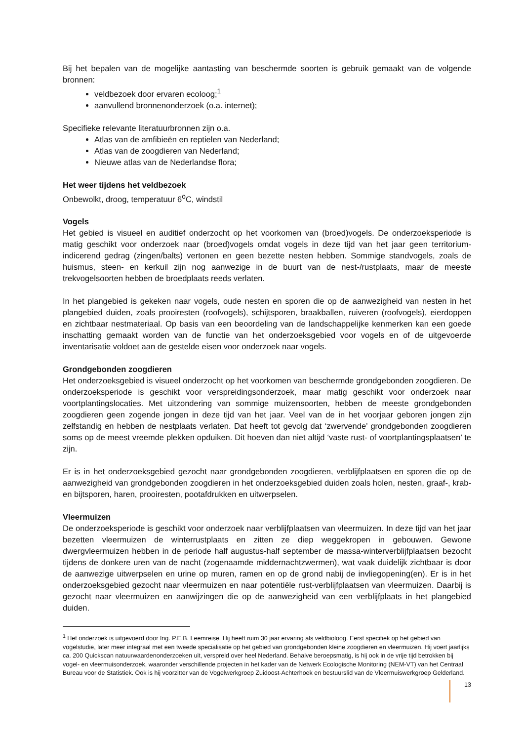Bij het bepalen van de mogelijke aantasting van beschermde soorten is gebruik gemaakt van de volgende bronnen:
veldbezoek door ervaren ecoloog;<sup>1</sup>
aanvullend bronnenonderzoek (o.a. internet);
Specifieke relevante literatuurbronnen zijn o.a.
Atlas van de amfibieën en reptielen van Nederland;
Atlas van de zoogdieren van Nederland;
Nieuwe atlas van de Nederlandse flora;
Het weer tijdens het veldbezoek
Onbewolkt, droog, temperatuur 6<sup>o</sup>C, windstil
Vogels
Het gebied is visueel en auditief onderzocht op het voorkomen van (broed)vogels. De onderzoeksperiode is matig geschikt voor onderzoek naar (broed)vogels omdat vogels in deze tijd van het jaar geen territorium-indicerend gedrag (zingen/balts) vertonen en geen bezette nesten hebben. Sommige standvogels, zoals de huismus, steen- en kerkuil zijn nog aanwezige in de buurt van de nest-/rustplaats, maar de meeste trekvogelsoorten hebben de broedplaats reeds verlaten.
In het plangebied is gekeken naar vogels, oude nesten en sporen die op de aanwezigheid van nesten in het plangebied duiden, zoals prooiresten (roofvogels), schijtsporen, braakballen, ruiveren (roofvogels), eierdoppen en zichtbaar nestmateriaal. Op basis van een beoordeling van de landschappelijke kenmerken kan een goede inschatting gemaakt worden van de functie van het onderzoeksgebied voor vogels en of de uitgevoerde inventarisatie voldoet aan de gestelde eisen voor onderzoek naar vogels.
Grondgebonden zoogdieren
Het onderzoeksgebied is visueel onderzocht op het voorkomen van beschermde grondgebonden zoogdieren. De onderzoeksperiode is geschikt voor verspreidingsonderzoek, maar matig geschikt voor onderzoek naar voortplantingslocaties. Met uitzondering van sommige muizensoorten, hebben de meeste grondgebonden zoogdieren geen zogende jongen in deze tijd van het jaar. Veel van de in het voorjaar geboren jongen zijn zelfstandig en hebben de nestplaats verlaten. Dat heeft tot gevolg dat ‘zwervende’ grondgebonden zoogdieren soms op de meest vreemde plekken opduiken. Dit hoeven dan niet altijd ‘vaste rust- of voortplantingsplaatsen’ te zijn.
Er is in het onderzoeksgebied gezocht naar grondgebonden zoogdieren, verblijfplaatsen en sporen die op de aanwezigheid van grondgebonden zoogdieren in het onderzoeksgebied duiden zoals holen, nesten, graaf-, krab- en bijtsporen, haren, prooiresten, pootafdrukken en uitwerpselen.
Vleermuizen
De onderzoeksperiode is geschikt voor onderzoek naar verblijfplaatsen van vleermuizen. In deze tijd van het jaar bezetten vleermuizen de winterrustplaats en zitten ze diep weggekropen in gebouwen. Gewone dwergvleermuizen hebben in de periode half augustus-half september de massa-winterverblijfplaatsen bezocht tijdens de donkere uren van de nacht (zogenaamde middernachtzwermen), wat vaak duidelijk zichtbaar is door de aanwezige uitwerpselen en urine op muren, ramen en op de grond nabij de invliegopening(en). Er is in het onderzoeksgebied gezocht naar vleermuizen en naar potentiële rust-verblijfplaatsen van vleermuizen. Daarbij is gezocht naar vleermuizen en aanwijzingen die op de aanwezigheid van een verblijfplaats in het plangebied duiden.
<sup>1</sup> Het onderzoek is uitgevoerd door Ing. P.E.B. Leemreise. Hij heeft ruim 30 jaar ervaring als veldbioloog. Eerst specifiek op het gebied van vogelstudie, later meer integraal met een tweede specialisatie op het gebied van grondgebonden kleine zoogdieren en vleermuizen. Hij voert jaarlijks ca. 200 Quickscan natuurwaardenonderzoeken uit, verspreid over heel Nederland. Behalve beroepsmatig, is hij ook in de vrije tijd betrokken bij vogel- en vleermuisonderzoek, waaronder verschillende projecten in het kader van de Netwerk Ecologische Monitoring (NEM-VT) van het Centraal Bureau voor de Statistiek. Ook is hij voorzitter van de Vogelwerkgroep Zuidoost-Achterhoek en bestuurslid van de Vleermuiswerkgroep Gelderland.
13